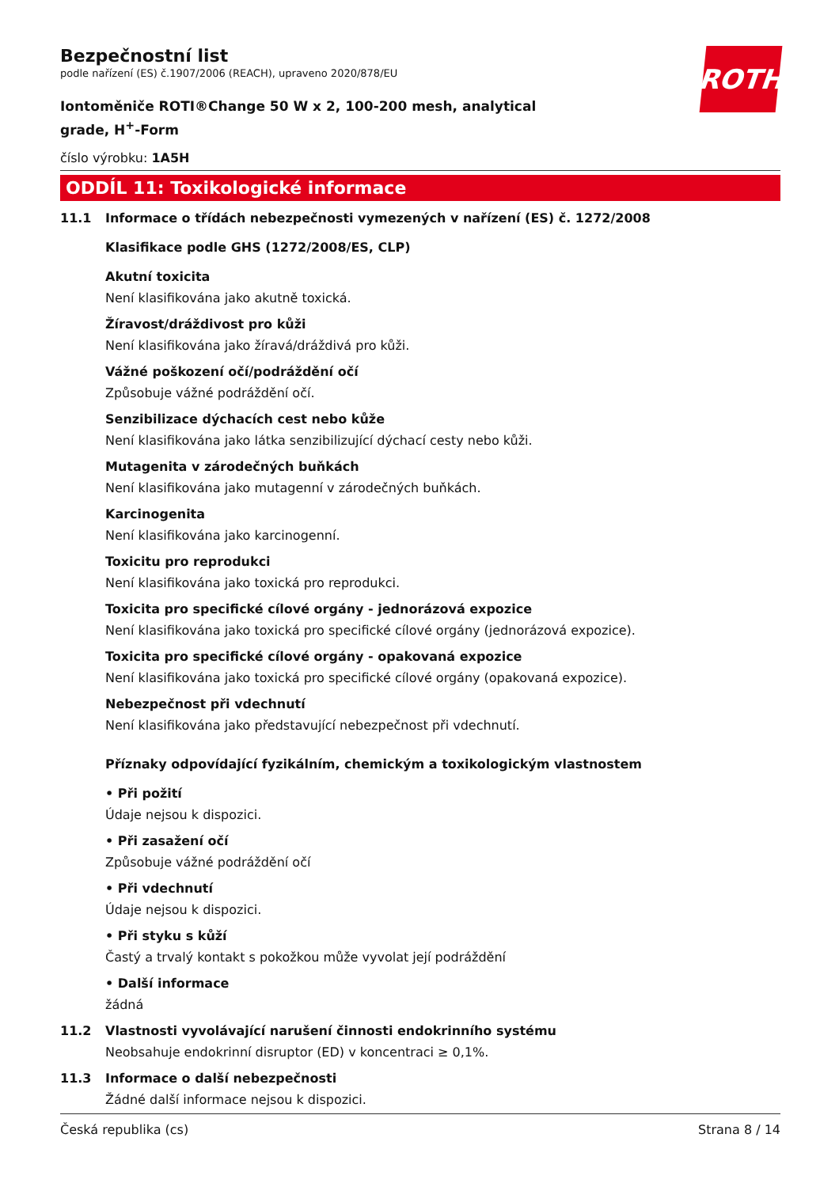ROTH
Bezpečnostní list
podle nařízení (ES) č.1907/2006 (REACH), upraveno 2020/878/EU
Iontoměniče ROTI®Change 50 W x 2, 100-200 mesh, analytical grade, H<sup>+</sup>-Form
číslo výrobku: 1A5H
ODDÍL 11: Toxikologické informace
11.1 Informace o třídách nebezpečnosti vymezených v nařízení (ES) č. 1272/2008
Klasifikace podle GHS (1272/2008/ES, CLP)
Akutní toxicita
Není klasifikována jako akutně toxická.
Žíravost/dráždivost pro kůži
Není klasifikována jako žíravá/dráždivá pro kůži.
Vážné poškození očí/podráždění očí
Způsobuje vážné podráždění očí.
Senzibilizace dýchacích cest nebo kůže
Není klasifikována jako látka senzibilizující dýchací cesty nebo kůži.
Mutagenita v zárodečných buňkách
Není klasifikována jako mutagenní v zárodečných buňkách.
Karcinogenita
Není klasifikována jako karcinogenní.
Toxicitu pro reprodukci
Není klasifikována jako toxická pro reprodukci.
Toxicita pro specifické cílové orgány - jednorázová expozice
Není klasifikována jako toxická pro specifické cílové orgány (jednorázová expozice).
Toxicita pro specifické cílové orgány - opakovaná expozice
Není klasifikována jako toxická pro specifické cílové orgány (opakovaná expozice).
Nebezpečnost při vdechnutí
Není klasifikována jako představující nebezpečnost při vdechnutí.
Příznaky odpovídající fyzikálním, chemickým a toxikologickým vlastnostem
• Při požití
Údaje nejsou k dispozici.
• Při zasažení očí
Způsobuje vážné podráždění očí
• Při vdechnutí
Údaje nejsou k dispozici.
• Při styku s kůží
Častý a trvalý kontakt s pokožkou může vyvolat její podráždění
• Další informace
žádná
11.2 Vlastnosti vyvolávající narušení činnosti endokrinního systému
Neobsahuje endokrinní disruptor (ED) v koncentraci ≥ 0,1%.
11.3 Informace o další nebezpečnosti
Žádné další informace nejsou k dispozici.
Česká republika (cs) Strana 8 / 14